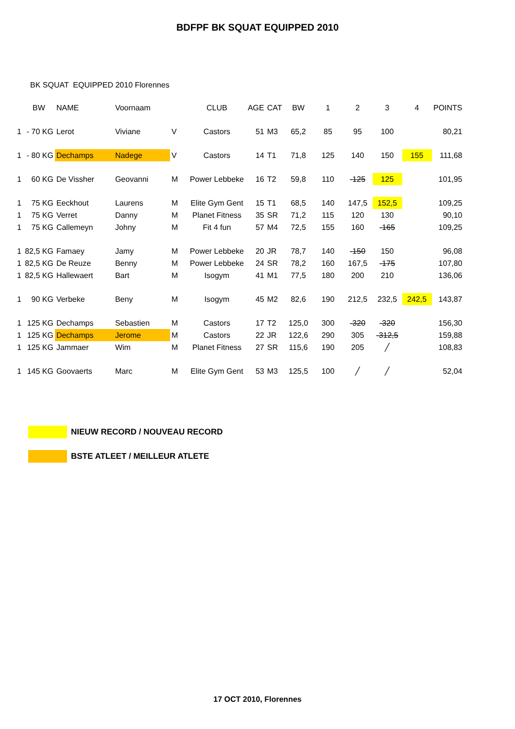BDFPF BK SQUAT EQUIPPED 2010
BK SQUAT EQUIPPED 2010 Florennes
| | BW | NAME | Voornaam | | CLUB | AGE | CAT | BW | 1 | 2 | 3 | 4 | POINTS |
| --- | --- | --- | --- | --- | --- | --- | --- | --- | --- | --- | --- | --- | --- |
| 1 | - 70 KG | Lerot | Viviane | V | Castors | 51 | M3 | 65,2 | 85 | 95 | 100 | | 80,21 |
| 1 | - 80 KG | Dechamps | Nadege | V | Castors | 14 | T1 | 71,8 | 125 | 140 | 150 | 155 | 111,68 |
| 1 | 60 KG | De Vissher | Geovanni | M | Power Lebbeke | 16 | T2 | 59,8 | 110 | -125 | 125 | | 101,95 |
| 1 | 75 KG | Eeckhout | Laurens | M | Elite Gym Gent | 15 | T1 | 68,5 | 140 | 147,5 | 152,5 | | 109,25 |
| 1 | 75 KG | Verret | Danny | M | Planet Fitness | 35 | SR | 71,2 | 115 | 120 | 130 | | 90,10 |
| 1 | 75 KG | Callemeyn | Johny | M | Fit 4 fun | 57 | M4 | 72,5 | 155 | 160 | -165 | | 109,25 |
| 1 | 82,5 KG | Famaey | Jamy | M | Power Lebbeke | 20 | JR | 78,7 | 140 | -150 | 150 | | 96,08 |
| 1 | 82,5 KG | De Reuze | Benny | M | Power Lebbeke | 24 | SR | 78,2 | 160 | 167,5 | -175 | | 107,80 |
| 1 | 82,5 KG | Hallewaert | Bart | M | Isogym | 41 | M1 | 77,5 | 180 | 200 | 210 | | 136,06 |
| 1 | 90 KG | Verbeke | Beny | M | Isogym | 45 | M2 | 82,6 | 190 | 212,5 | 232,5 | 242,5 | 143,87 |
| 1 | 125 KG | Dechamps | Sebastien | M | Castors | 17 | T2 | 125,0 | 300 | -320 | -320 | | 156,30 |
| 1 | 125 KG | Dechamps | Jerome | M | Castors | 22 | JR | 122,6 | 290 | 305 | -312,5 | | 159,88 |
| 1 | 125 KG | Jammaer | Wim | M | Planet Fitness | 27 | SR | 115,6 | 190 | 205 | ╱ | | 108,83 |
| 1 | 145 KG | Goovaerts | Marc | M | Elite Gym Gent | 53 | M3 | 125,5 | 100 | ╱ | ╱ | | 52,04 |
NIEUW RECORD / NOUVEAU RECORD
BSTE ATLEET / MEILLEUR ATLETE
17 OCT 2010, Florennes